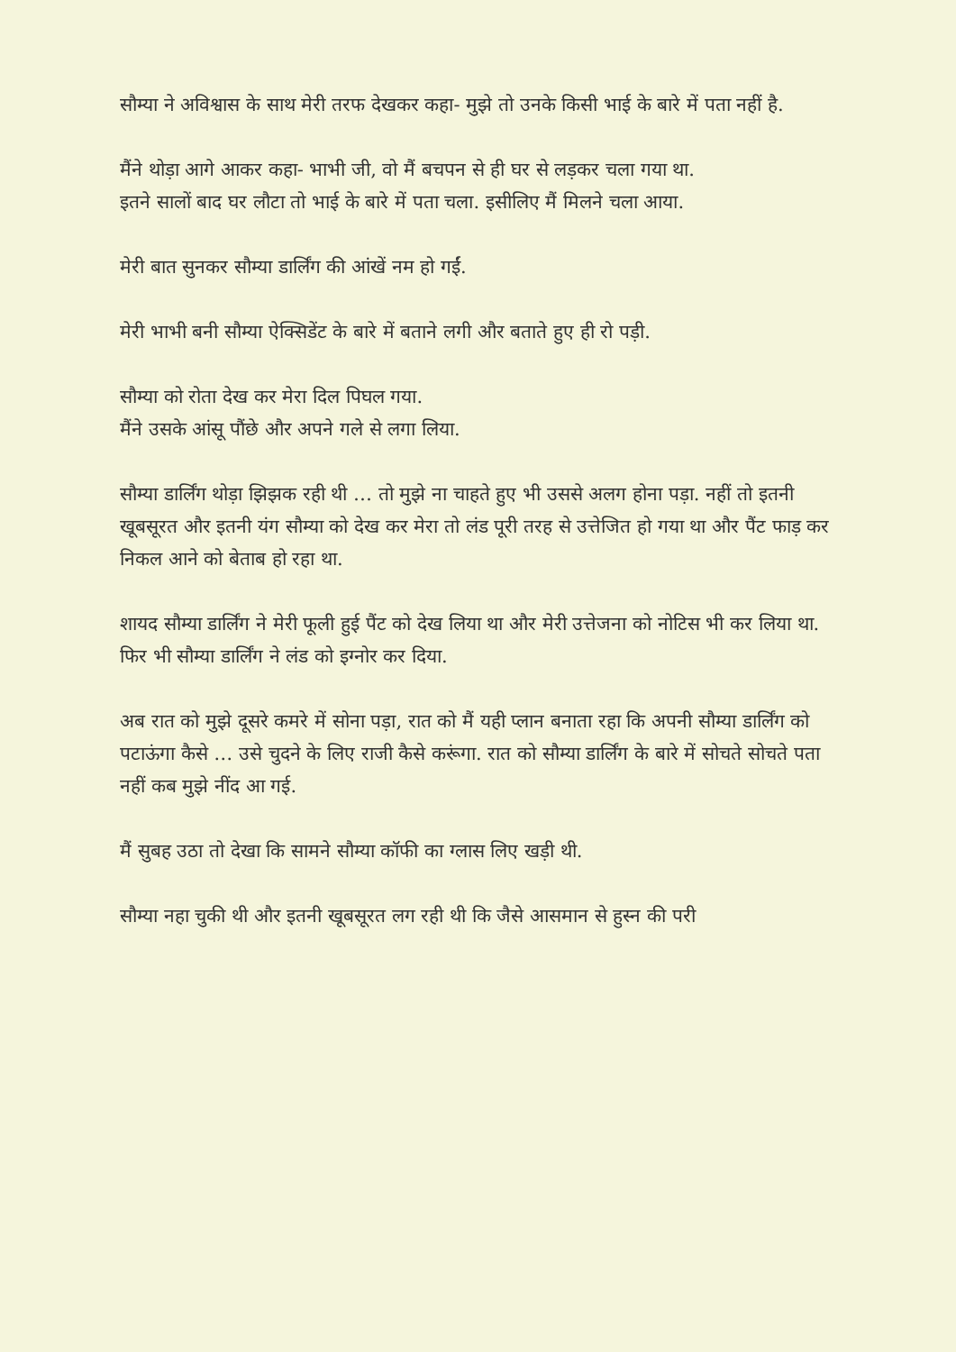सौम्या ने अविश्वास के साथ मेरी तरफ देखकर कहा- मुझे तो उनके किसी भाई के बारे में पता नहीं है.
मैंने थोड़ा आगे आकर कहा- भाभी जी, वो मैं बचपन से ही घर से लड़कर चला गया था.
इतने सालों बाद घर लौटा तो भाई के बारे में पता चला. इसीलिए मैं मिलने चला आया.
मेरी बात सुनकर सौम्या डार्लिंग की आंखें नम हो गईं.
मेरी भाभी बनी सौम्या ऐक्सिडेंट के बारे में बताने लगी और बताते हुए ही रो पड़ी.
सौम्या को रोता देख कर मेरा दिल पिघल गया.
मैंने उसके आंसू पौंछे और अपने गले से लगा लिया.
सौम्या डार्लिंग थोड़ा झिझक रही थी … तो मुझे ना चाहते हुए भी उससे अलग होना पड़ा. नहीं तो इतनी खूबसूरत और इतनी यंग सौम्या को देख कर मेरा तो लंड पूरी तरह से उत्तेजित हो गया था और पैंट फाड़ कर निकल आने को बेताब हो रहा था.
शायद सौम्या डार्लिंग ने मेरी फूली हुई पैंट को देख लिया था और मेरी उत्तेजना को नोटिस भी कर लिया था.
फिर भी सौम्या डार्लिंग ने लंड को इग्नोर कर दिया.
अब रात को मुझे दूसरे कमरे में सोना पड़ा, रात को मैं यही प्लान बनाता रहा कि अपनी सौम्या डार्लिंग को पटाऊंगा कैसे … उसे चुदने के लिए राजी कैसे करूंगा. रात को सौम्या डार्लिंग के बारे में सोचते सोचते पता नहीं कब मुझे नींद आ गई.
मैं सुबह उठा तो देखा कि सामने सौम्या कॉफी का ग्लास लिए खड़ी थी.
सौम्या नहा चुकी थी और इतनी खूबसूरत लग रही थी कि जैसे आसमान से हुस्न की परी